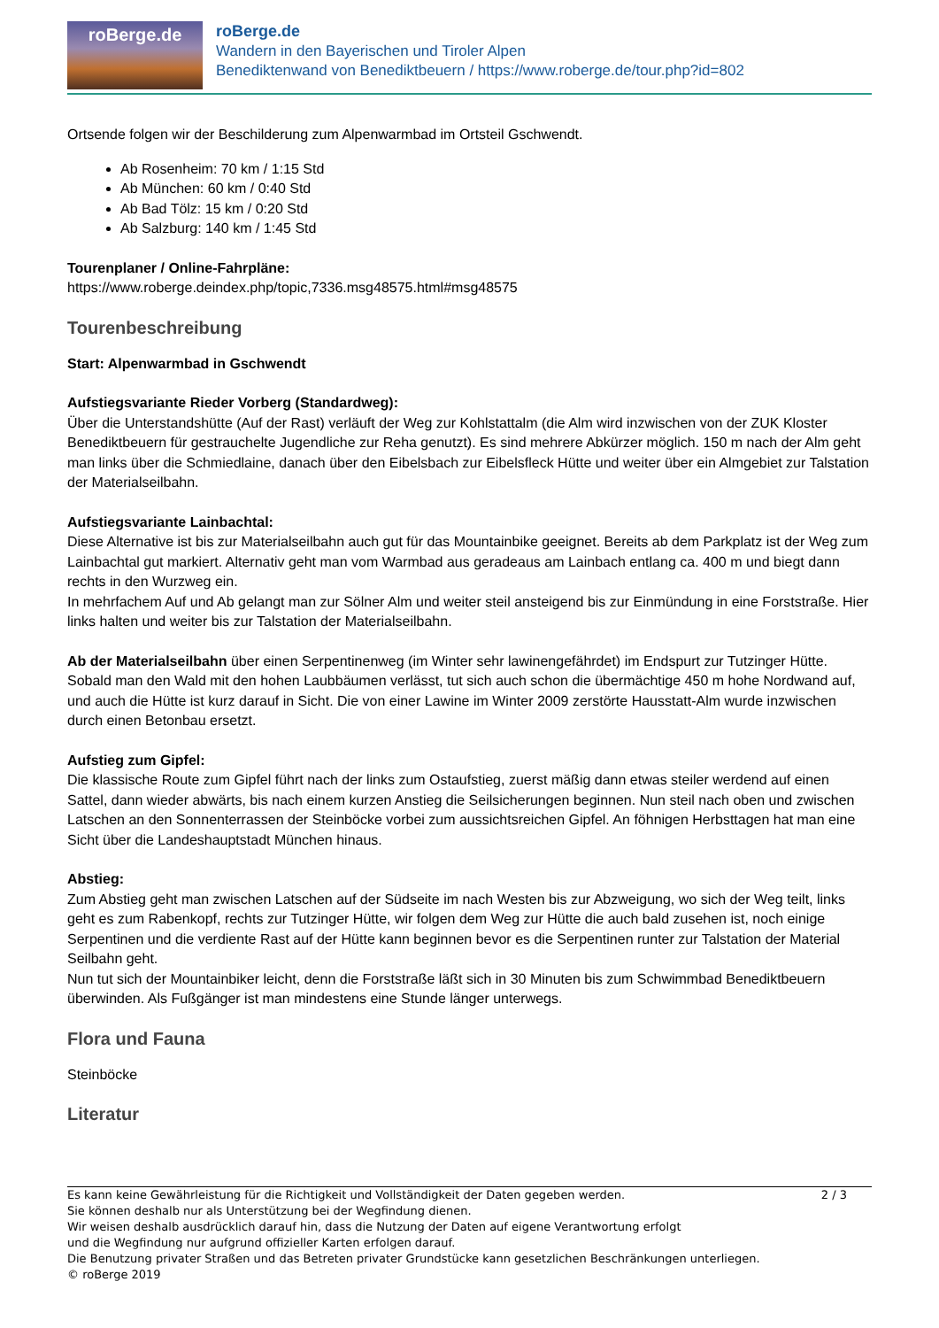roBerge.de
roBerge.de
Wandern in den Bayerischen und Tiroler Alpen
Benediktenwand von Benediktbeuern / https://www.roberge.de/tour.php?id=802
Ortsende folgen wir der Beschilderung zum Alpenwarmbad im Ortsteil Gschwendt.
Ab Rosenheim: 70 km / 1:15 Std
Ab München: 60 km / 0:40 Std
Ab Bad Tölz: 15 km / 0:20 Std
Ab Salzburg: 140 km / 1:45 Std
Tourenplaner / Online-Fahrpläne:
https://www.roberge.deindex.php/topic,7336.msg48575.html#msg48575
Tourenbeschreibung
Start: Alpenwarmbad in Gschwendt
Aufstiegsvariante Rieder Vorberg (Standardweg):
Über die Unterstandshütte (Auf der Rast) verläuft der Weg zur Kohlstattalm (die Alm wird inzwischen von der ZUK Kloster Benediktbeuern für gestrauchelte Jugendliche zur Reha genutzt). Es sind mehrere Abkürzer möglich. 150 m nach der Alm geht man links über die Schmiedlaine, danach über den Eibelsbach zur Eibelsfleck Hütte und weiter über ein Almgebiet zur Talstation der Materialseilbahn.
Aufstiegsvariante Lainbachtal:
Diese Alternative ist bis zur Materialseilbahn auch gut für das Mountainbike geeignet. Bereits ab dem Parkplatz ist der Weg zum Lainbachtal gut markiert. Alternativ geht man vom Warmbad aus geradeaus am Lainbach entlang ca. 400 m und biegt dann rechts in den Wurzweg ein.
In mehrfachem Auf und Ab gelangt man zur Sölner Alm und weiter steil ansteigend bis zur Einmündung in eine Forststraße. Hier links halten und weiter bis zur Talstation der Materialseilbahn.
Ab der Materialseilbahn über einen Serpentinenweg (im Winter sehr lawinengefährdet) im Endspurt zur Tutzinger Hütte. Sobald man den Wald mit den hohen Laubbäumen verlässt, tut sich auch schon die übermächtige 450 m hohe Nordwand auf, und auch die Hütte ist kurz darauf in Sicht. Die von einer Lawine im Winter 2009 zerstörte Hausstatt-Alm wurde inzwischen durch einen Betonbau ersetzt.
Aufstieg zum Gipfel:
Die klassische Route zum Gipfel führt nach der links zum Ostaufstieg, zuerst mäßig dann etwas steiler werdend auf einen Sattel, dann wieder abwärts, bis nach einem kurzen Anstieg die Seilsicherungen beginnen. Nun steil nach oben und zwischen Latschen an den Sonnenterrassen der Steinböcke vorbei zum aussichtsreichen Gipfel. An föhnigen Herbsttagen hat man eine Sicht über die Landeshauptstadt München hinaus.
Abstieg:
Zum Abstieg geht man zwischen Latschen auf der Südseite im nach Westen bis zur Abzweigung, wo sich der Weg teilt, links geht es zum Rabenkopf, rechts zur Tutzinger Hütte, wir folgen dem Weg zur Hütte die auch bald zusehen ist, noch einige Serpentinen und die verdiente Rast auf der Hütte kann beginnen bevor es die Serpentinen runter zur Talstation der Material Seilbahn geht.
Nun tut sich der Mountainbiker leicht, denn die Forststraße läßt sich in 30 Minuten bis zum Schwimmbad Benediktbeuern überwinden. Als Fußgänger ist man mindestens eine Stunde länger unterwegs.
Flora und Fauna
Steinböcke
Literatur
Es kann keine Gewährleistung für die Richtigkeit und Vollständigkeit der Daten gegeben werden.
Sie können deshalb nur als Unterstützung bei der Wegfindung dienen.
Wir weisen deshalb ausdrücklich darauf hin, dass die Nutzung der Daten auf eigene Verantwortung erfolgt
und die Wegfindung nur aufgrund offizieller Karten erfolgen darauf.
Die Benutzung privater Straßen und das Betreten privater Grundstücke kann gesetzlichen Beschränkungen unterliegen.
© roBerge 2019
2 / 3